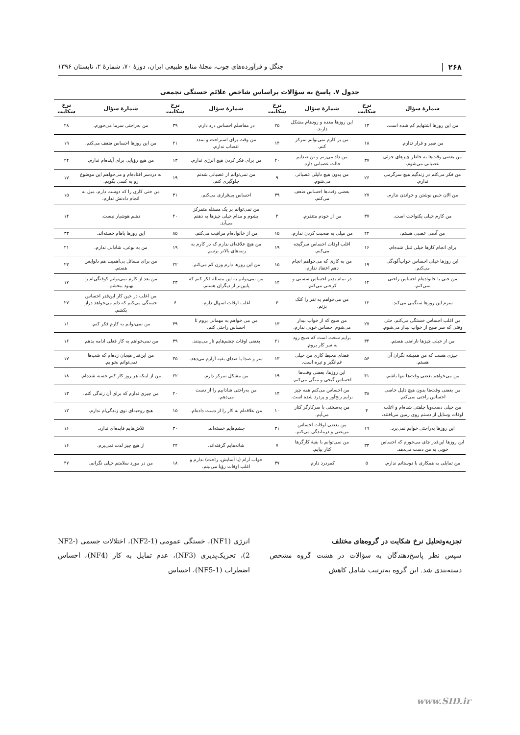۲۶۸ جنگل و فرآورده‌های چوب، مجلهٔ منابع طبیعی ایران، دورهٔ ۷۰، شمارهٔ ۲، تابستان ۱۳۹۶
جدول ۷. پاسخ به سؤالات براساس شاخص علائم خستگی تجمعی
| شمارهٔ سؤال | نرخ شکایت | شمارهٔ سؤال | نرخ شکایت | شمارهٔ سؤال | نرخ شکایت | شمارهٔ سؤال | نرخ شکایت |
| --- | --- | --- | --- | --- | --- | --- | --- |
| من این روزها اشتهایم کم شده است. | ۱۳ | این روزها معده و رودهام مشکل دارند. | ۲۵ | در مفاصلم احساس درد دارم. | ۳۹ | من به‌راحتی سرما می‌خورم. | ۲۸ |
| من صبر و قرار ندارم. | ۱۸ | من بر کارم نمی‌توانم تمرکز کنم. | ۱۴ | من وقت برای استراحت و تمدد اعصاب ندارم. | ۲۱ | من این روزها احساس ضعف می‌کنم. | ۱۹ |
| من بعضی وقت‌ها به خاطر چیزهای جزئی عصبانی می‌شوم. | ۳۷ | من داد می‌زنم و تن صدایم حالت عصبانی دارد. | ۲۰ | من برای فکر کردن هیچ انرژی ندارم. | ۱۳ | من هیچ رؤیایی برای آینده‌ام ندارم. | ۲۴ |
| من فکر می‌کنم در زندگیم هیچ سرگرمی ندارم. | ۲۶ | من بدون هیچ دلیلی عصبانی می‌شوم. | ۹ | من نمی‌توانم از عصبانی شدنم جلوگیری کنم. | ۱۹ | به دردسر افتاده‌ام و می‌خواهم این موضوع رو به کسی بگویم. | ۱۷ |
| من الان حس نوشتن و خواندن ندارم. | ۲۷ | بعضی وقت‌ها احساس ضعف می‌کنم. | ۳۹ | احساس بی‌قراری می‌کنم. | ۳۱ | من حتی کاری را که دوست دارم، میل به انجام دادنش ندارم. | ۱۵ |
| من کارم خیلی یکنواخت است. | ۳۷ | من از خودم متنفرم. | ۴ | من نمی‌توانم بر یک مسئله متمرکز بشوم و مدام خیلی چیزها به ذهنم می‌آید. | ۴۰ | ذهنم هوشیار نیست. | ۱۴ |
| من آدمی عصبی هستم. | ۲۲ | من میلی به صحبت کردن ندارم. | ۱۵ | من از خانواده‌ام مراقبت می‌کنم. | ۸۵ | این روزها پاهام خسته‌اند. | ۳۳ |
| برای انجام کارها خیلی تنبل شده‌ام. | ۱۶ | اغلب اوقات احساس سرگیجه می‌کنم. | ۱۹ | من هیچ علاقه‌ای ندارم که در کارم به رتبه‌های بالاتر برسم. | ۱۹ | من به نوعی، شادابی ندارم. | ۲۱ |
| این روزها خیلی احساس خواب‌آلودگی می‌کنم. | ۱۹ | من به کاری که می‌خواهم انجام دهم اعتقاد ندارم. | ۱۵ | من این روزها دارم وزن کم می‌کنم. | ۲۲ | من برای مسائل بی‌اهمیت هم دلواپس هستم. | ۲۳ |
| من حتی با خانواده‌ام احساس راحتی نمی‌کنم. | ۱۴ | در تمام بدنم احساس سستی و کرختی می‌کنم. | ۱۴ | من نمی‌توانم به این مسئله فکر کنم که پایین‌تر از دیگران هستم. | ۲۳ | من بعد از کارم نمی‌توانم کوفتگی‌ام را بهبود ببخشم. | ۱۷ |
| سرم این روزها سنگینی می‌کند. | ۱۲ | من می‌خواهم یه نفر را کتک بزنم. | ۳ | اغلب اوقات اسهال دارم. | ۶ | من اغلب در حین کار این‌قدر احساس خستگی می‌کنم که دلم می‌خواهد دراز بکشم. | ۲۷ |
| من اغلب احساس خستگی می‌کنم، حتی وقتی که سر صبح از خواب بیدار می‌شوم. | ۲۷ | من صبح که از خواب بیدار می‌شوم احساس خوبی ندارم. | ۱۳ | من می خواهم به مهمانی بروم تا احساس راحتی کنم. | ۳۹ | من نمی‌توانم به کارم فکر کنم. | ۱۱ |
| من از خیلی چیزها ناراضی هستم. | ۳۴ | برایم سخت است که صبح زود به سر کار بروم. | ۲۱ | بعضی اوقات چشم‌هایم تار می‌بینند. | ۳۹ | من نمی‌خواهم به کار فعلی ادامه بدهم. | ۱۶ |
| چیزی هست که من همیشه نگران آن هستم. | ۵۶ | فضای محیط کاری من خیلی غم‌انگیز و تیره است. | ۱۳ | سر و صدا یا صدای بقیه آزارم می‌دهد. | ۳۵ | من این‌قدر هیجان زده‌ام که شب‌ها نمی‌توانم بخوابم. | ۱۷ |
| من می‌خواهم بعضی وقت‌ها تنها باشم. | ۴۱ | این روزها، بعضی وقت‌ها احساس گیجی و منگی می‌کنم. | ۱۹ | من مشکل تمرکز دارم. | ۲۲ | من از اینکه هر روز کار کنم خسته شده‌ام. | ۱۸ |
| من بعضی وقت‌ها بدون هیچ دلیل خاصی احساس راحتی نمی‌کنم. | ۳۸ | من احساس می‌کنم همه چیز برایم رنج‌آور و پردرد شده است. | ۱۴ | من به‌راحتی شادابیم را از دست می‌دهم. | ۲۰ | من چیزی ندارم که برای آن زندگی کنم. | ۱۳ |
| من خیلی دست‌وپا چلفتی شده‌ام و اغلب اوقات وسایل از دستم روی زمین می‌افتند. | ۴ | من به‌سختی با سرکارگر کنار می‌آیم. | ۱۰ | من علاقه‌ام به کار را از دست داده‌ام. | ۱۵ | هیچ روحیه‌ای توی زندگی‌ام ندارم. | ۱۲ |
| این روزها به‌راحتی خوابم نمی‌برد. | ۱۹ | من بعضی اوقات احساس مریضی و درماندگی می‌کنم. | ۳۱ | چشم‌هایم خسته‌اند. | ۳۰ | تلاش‌هایم فایده‌ای ندارد. | ۱۶ |
| این روزها این‌قدر چای می‌خورم که احساس خوبی به من دست می‌دهد. | ۳۳ | من نمی‌توانم با بقیهٔ کارگرها کنار بیایم. | ۷ | شانه‌هایم گرفته‌اند. | ۲۴ | از هیچ چیز لذت نمی‌برم. | ۱۶ |
| من تمایلی به همکاری با دوستانم ندارم. | ۵ | کمردرد دارم. | ۳۷ | خواب آرام (با آسایش، راحت) ندارم و اغلب اوقات رؤیا می‌بینم. | ۱۸ | من در مورد سلامتم خیلی نگرانم. | ۴۷ |
تجزیه‌وتحلیل نرخ شکایت در گروه‌های مختلف
سپس نظر پاسخ‌دهندگان به سؤالات در هشت گروه مشخص دسته‌بندی شد. این گروه به‌ترتیب شامل کاهش
انرژی (NF1)، خستگی عمومی (NF2-1)، اختلالات جسمی (NF2-2)، تحریک‌پذیری (NF3)، عدم تمایل به کار (NF4)، احساس اضطراب (NF5-1)، احساس
www.SID.ir